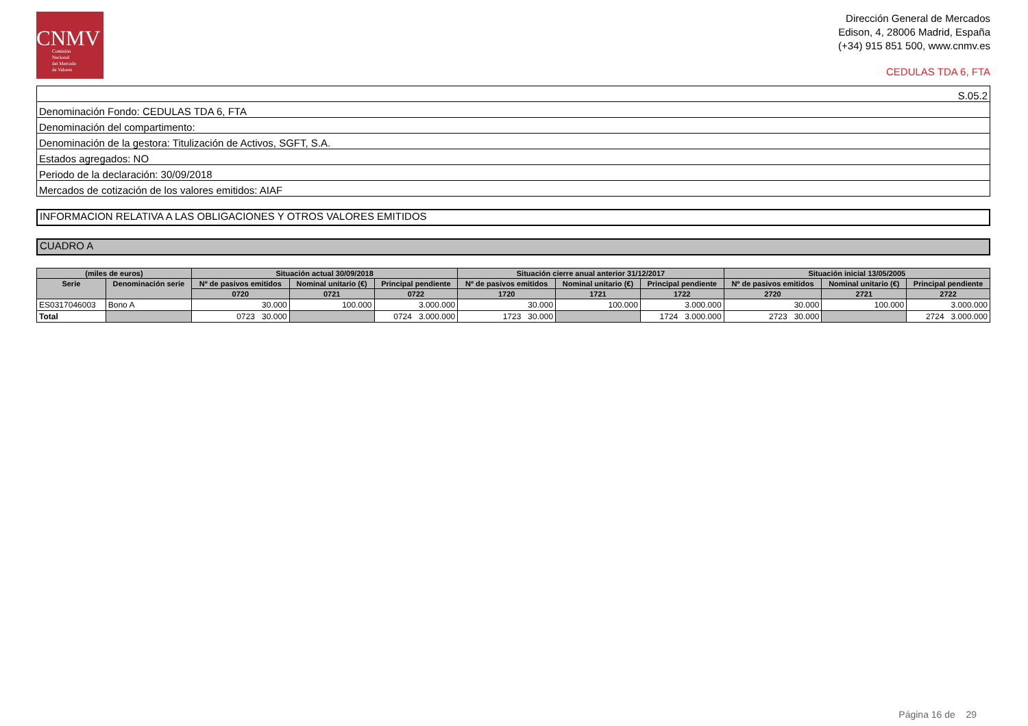CNMV
Comisión
Nacional
del Mercado
de Valores
Dirección General de Mercados
Edison, 4, 28006 Madrid, España
(+34) 915 851 500, www.cnmv.es
CEDULAS TDA 6, FTA
| S.05.2 |
| Denominación Fondo: CEDULAS TDA 6, FTA |
| Denominación del compartimento: |
| Denominación de la gestora: Titulización de Activos, SGFT, S.A. |
| Estados agregados: NO |
| Periodo de la declaración: 30/09/2018 |
| Mercados de cotización de los valores emitidos: AIAF |
INFORMACION RELATIVA A LAS OBLIGACIONES Y OTROS VALORES EMITIDOS
CUADRO A
| (miles de euros) | | Situación actual 30/09/2018 | | | Situación cierre anual anterior 31/12/2017 | | | Situación inicial 13/05/2005 | | |
| --- | --- | --- | --- | --- | --- | --- | --- | --- | --- | --- |
| Serie | Denominación serie | Nº de pasivos emitidos | Nominal unitario (€) | Principal pendiente | Nº de pasivos emitidos | Nominal unitario (€) | Principal pendiente | Nº de pasivos emitidos | Nominal unitario (€) | Principal pendiente |
| | | 0720 | 0721 | 0722 | 1720 | 1721 | 1722 | 2720 | 2721 | 2722 |
| ES0317046003 | Bono A | 30.000 | 100.000 | 3.000.000 | 30.000 | 100.000 | 3.000.000 | 30.000 | 100.000 | 3.000.000 |
| Total | | 0723 30.000 | | 0724 3.000.000 | 1723 30.000 | | 1724 3.000.000 | 2723 30.000 | | 2724 3.000.000 |
Página 16 de 29